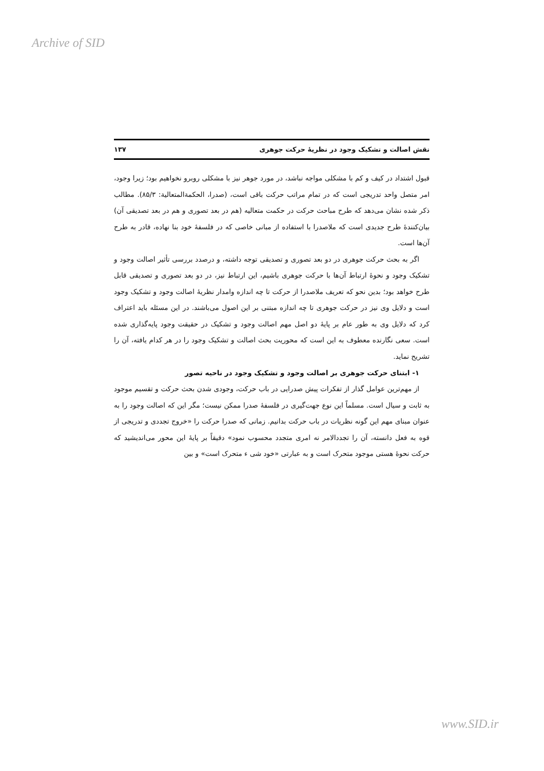Archive of SID
نقش اصالت و تشکیک وجود در نظریهٔ حرکت جوهری ۱۳۷
قبول اشتداد در کیف و کم با مشکلی مواجه نباشد، در مورد جوهر نیز با مشکلی روبرو نخواهیم بود؛ زیرا وجود، امر متصل واحد تدریجی است که در تمام مراتب حرکت باقی است، (صدرا، الحکمةالمتعالیة: ۸۵/۳). مطالب ذکر شده نشان می‌دهد که طرح مباحث حرکت در حکمت متعالیه (هم در بعد تصوری و هم در بعد تصدیقی آن) بیان‌کنندهٔ طرح جدیدی است که ملاصدرا با استفاده از مبانی خاصی که در فلسفهٔ خود بنا نهاده، قادر به طرح آن‌ها است.
اگر به بحث حرکت جوهری در دو بعد تصوری و تصدیقی توجه داشته، و درصدد بررسی تأثیر اصالت وجود و تشکیک وجود و نحوهٔ ارتباط آن‌ها با حرکت جوهری باشیم، این ارتباط نیز، در دو بعد تصوری و تصدیقی قابل طرح خواهد بود؛ بدین نحو که تعریف ملاصدرا از حرکت تا چه اندازه وامدار نظریهٔ اصالت وجود و تشکیک وجود است و دلایل وی نیز در حرکت جوهری تا چه اندازه مبتنی بر این اصول می‌باشند. در این مسئله باید اعتراف کرد که دلایل وی به طور عام بر پایهٔ دو اصل مهم اصالت وجود و تشکیک در حقیقت وجود پایه‌گذاری شده است. سعی نگارنده معطوف به این است که محوریت بحث اصالت و تشکیک وجود را در هر کدام یافته، آن را تشریح نماید.
۱- ابتنای حرکت جوهری بر اصالت وجود و تشکیک وجود در ناحیه تصور
از مهم‌ترین عوامل گذار از تفکرات پیش صدرایی در باب حرکت، وجودی شدن بحث حرکت و تقسیم موجود به ثابت و سیال است. مسلماً این نوع جهت‌گیری در فلسفهٔ صدرا ممکن نیست؛ مگر این که اصالت وجود را به عنوان مبنای مهم این گونه نظریات در باب حرکت بدانیم. زمانی که صدرا حرکت را «خروج تجددی و تدریجی از قوه به فعل دانسته، آن را تجددالامر نه امری متجدد محسوب نمود» دقیقاً بر پایهٔ این محور می‌اندیشید که حرکت نحوهٔ هستی موجود متحرک است و به عبارتی «خود شی ء متحرک است» و بین
www.SID.ir